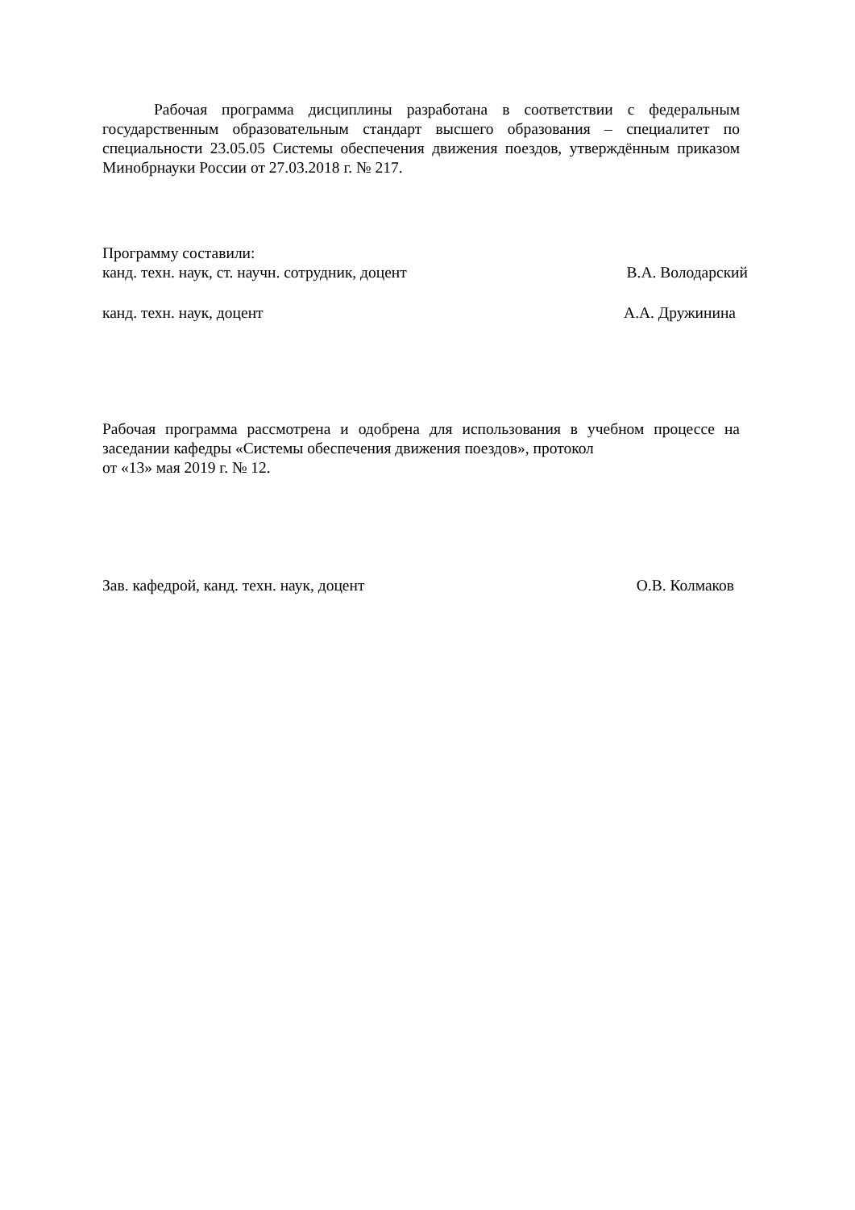Рабочая программа дисциплины разработана в соответствии с федеральным государственным образовательным стандарт высшего образования – специалитет по специальности 23.05.05 Системы обеспечения движения поездов, утверждённым приказом Минобрнауки России от 27.03.2018 г. № 217.
Программу составили:
канд. техн. наук, ст. научн. сотрудник, доцент В.А. Володарский
канд. техн. наук, доцент А.А. Дружинина
Рабочая программа рассмотрена и одобрена для использования в учебном процессе на заседании кафедры «Системы обеспечения движения поездов», протокол
от «13» мая 2019 г. № 12.
Зав. кафедрой, канд. техн. наук, доцент О.В. Колмаков